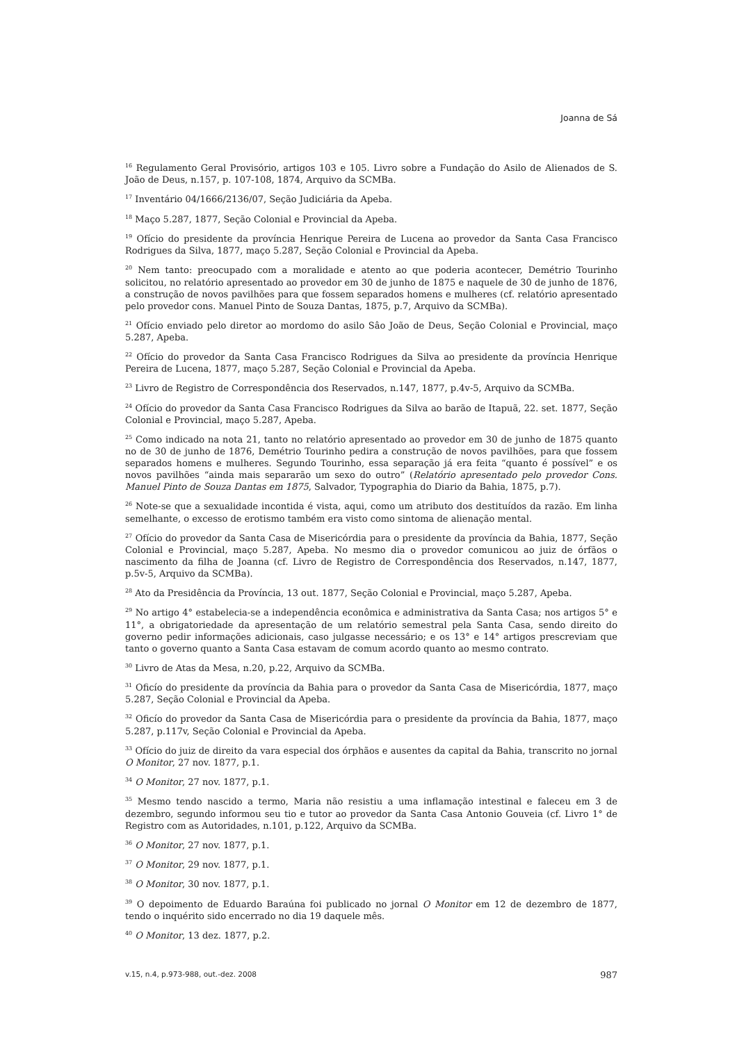Joanna de Sá
<sup>16</sup> Regulamento Geral Provisório, artigos 103 e 105. Livro sobre a Fundação do Asilo de Alienados de S. João de Deus, n.157, p. 107-108, 1874, Arquivo da SCMBa.
<sup>17</sup> Inventário 04/1666/2136/07, Seção Judiciária da Apeba.
<sup>18</sup> Maço 5.287, 1877, Seção Colonial e Provincial da Apeba.
<sup>19</sup> Ofício do presidente da província Henrique Pereira de Lucena ao provedor da Santa Casa Francisco Rodrigues da Silva, 1877, maço 5.287, Seção Colonial e Provincial da Apeba.
<sup>20</sup> Nem tanto: preocupado com a moralidade e atento ao que poderia acontecer, Demétrio Tourinho solicitou, no relatório apresentado ao provedor em 30 de junho de 1875 e naquele de 30 de junho de 1876, a construção de novos pavilhões para que fossem separados homens e mulheres (cf. relatório apresentado pelo provedor cons. Manuel Pinto de Souza Dantas, 1875, p.7, Arquivo da SCMBa).
<sup>21</sup> Ofício enviado pelo diretor ao mordomo do asilo Sâo João de Deus, Seção Colonial e Provincial, maço 5.287, Apeba.
<sup>22</sup> Ofício do provedor da Santa Casa Francisco Rodrigues da Silva ao presidente da província Henrique Pereira de Lucena, 1877, maço 5.287, Seção Colonial e Provincial da Apeba.
<sup>23</sup> Livro de Registro de Correspondência dos Reservados, n.147, 1877, p.4v-5, Arquivo da SCMBa.
<sup>24</sup> Ofício do provedor da Santa Casa Francisco Rodrigues da Silva ao barão de Itapuã, 22. set. 1877, Seção Colonial e Provincial, maço 5.287, Apeba.
<sup>25</sup> Como indicado na nota 21, tanto no relatório apresentado ao provedor em 30 de junho de 1875 quanto no de 30 de junho de 1876, Demétrio Tourinho pedira a construção de novos pavilhões, para que fossem separados homens e mulheres. Segundo Tourinho, essa separação já era feita “quanto é possível” e os novos pavilhões “ainda mais separarão um sexo do outro” (Relatório apresentado pelo provedor Cons. Manuel Pinto de Souza Dantas em 1875, Salvador, Typographia do Diario da Bahia, 1875, p.7).
<sup>26</sup> Note-se que a sexualidade incontida é vista, aqui, como um atributo dos destituídos da razão. Em linha semelhante, o excesso de erotismo também era visto como sintoma de alienação mental.
<sup>27</sup> Ofício do provedor da Santa Casa de Misericórdia para o presidente da província da Bahia, 1877, Seção Colonial e Provincial, maço 5.287, Apeba. No mesmo dia o provedor comunicou ao juiz de órfãos o nascimento da filha de Joanna (cf. Livro de Registro de Correspondência dos Reservados, n.147, 1877, p.5v-5, Arquivo da SCMBa).
<sup>28</sup> Ato da Presidência da Província, 13 out. 1877, Seção Colonial e Provincial, maço 5.287, Apeba.
<sup>29</sup> No artigo 4° estabelecia-se a independência econômica e administrativa da Santa Casa; nos artigos 5° e 11°, a obrigatoriedade da apresentação de um relatório semestral pela Santa Casa, sendo direito do governo pedir informações adicionais, caso julgasse necessário; e os 13° e 14° artigos prescreviam que tanto o governo quanto a Santa Casa estavam de comum acordo quanto ao mesmo contrato.
<sup>30</sup> Livro de Atas da Mesa, n.20, p.22, Arquivo da SCMBa.
<sup>31</sup> Oficío do presidente da província da Bahia para o provedor da Santa Casa de Misericórdia, 1877, maço 5.287, Seção Colonial e Provincial da Apeba.
<sup>32</sup> Oficío do provedor da Santa Casa de Misericórdia para o presidente da província da Bahia, 1877, maço 5.287, p.117v, Seção Colonial e Provincial da Apeba.
<sup>33</sup> Ofício do juiz de direito da vara especial dos órphãos e ausentes da capital da Bahia, transcrito no jornal O Monitor, 27 nov. 1877, p.1.
<sup>34</sup> O Monitor, 27 nov. 1877, p.1.
<sup>35</sup> Mesmo tendo nascido a termo, Maria não resistiu a uma inflamação intestinal e faleceu em 3 de dezembro, segundo informou seu tio e tutor ao provedor da Santa Casa Antonio Gouveia (cf. Livro 1° de Registro com as Autoridades, n.101, p.122, Arquivo da SCMBa.
<sup>36</sup> O Monitor, 27 nov. 1877, p.1.
<sup>37</sup> O Monitor, 29 nov. 1877, p.1.
<sup>38</sup> O Monitor, 30 nov. 1877, p.1.
<sup>39</sup> O depoimento de Eduardo Baraúna foi publicado no jornal O Monitor em 12 de dezembro de 1877, tendo o inquérito sido encerrado no dia 19 daquele mês.
<sup>40</sup> O Monitor, 13 dez. 1877, p.2.
v.15, n.4, p.973-988, out.-dez. 2008 987